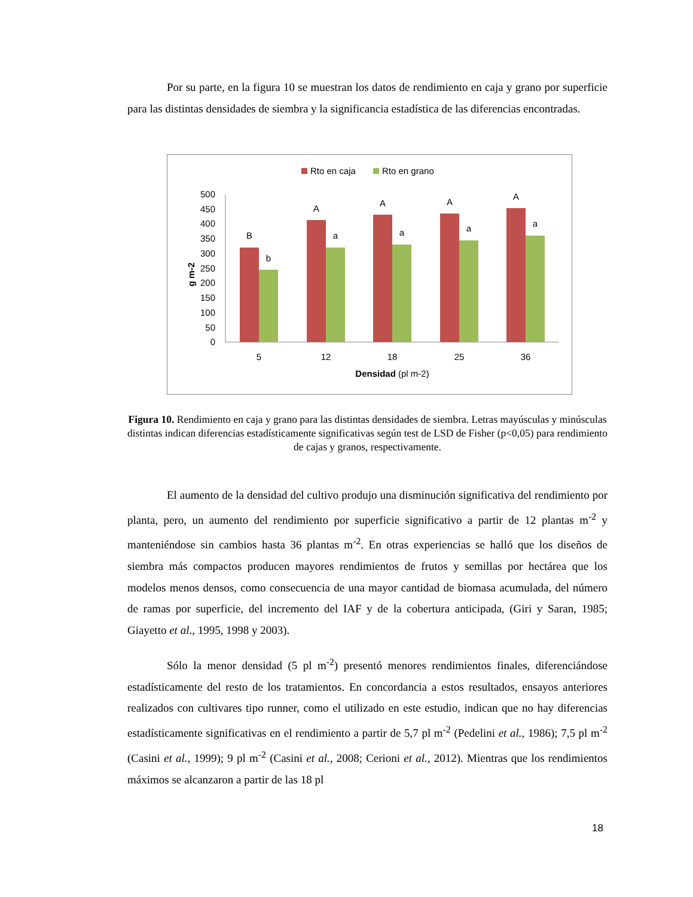Por su parte, en la figura 10 se muestran los datos de rendimiento en caja y grano por superficie para las distintas densidades de siembra y la significancia estadística de las diferencias encontradas.
Rto en caja
Rto en grano
g m-2
500
450
400
350
300
250
200
150
100
50
0
B
b
A
a
A
a
A
a
A
a
5
12
18
25
36
Densidad (pl m-2)
Figura 10. Rendimiento en caja y grano para las distintas densidades de siembra. Letras mayúsculas y minúsculas distintas indican diferencias estadísticamente significativas según test de LSD de Fisher (p<0,05) para rendimiento de cajas y granos, respectivamente.
El aumento de la densidad del cultivo produjo una disminución significativa del rendimiento por planta, pero, un aumento del rendimiento por superficie significativo a partir de 12 plantas m<sup>-2</sup> y manteniéndose sin cambios hasta 36 plantas m<sup>-2</sup>. En otras experiencias se halló que los diseños de siembra más compactos producen mayores rendimientos de frutos y semillas por hectárea que los modelos menos densos, como consecuencia de una mayor cantidad de biomasa acumulada, del número de ramas por superficie, del incremento del IAF y de la cobertura anticipada, (Giri y Saran, 1985; Giayetto et al., 1995, 1998 y 2003).
Sólo la menor densidad (5 pl m<sup>-2</sup>) presentó menores rendimientos finales, diferenciándose estadísticamente del resto de los tratamientos. En concordancia a estos resultados, ensayos anteriores realizados con cultivares tipo runner, como el utilizado en este estudio, indican que no hay diferencias estadísticamente significativas en el rendimiento a partir de 5,7 pl m<sup>-2</sup> (Pedelini et al., 1986); 7,5 pl m<sup>-2</sup> (Casini et al., 1999); 9 pl m<sup>-2</sup> (Casini et al., 2008; Cerioni et al., 2012). Mientras que los rendimientos máximos se alcanzaron a partir de las 18 pl
18